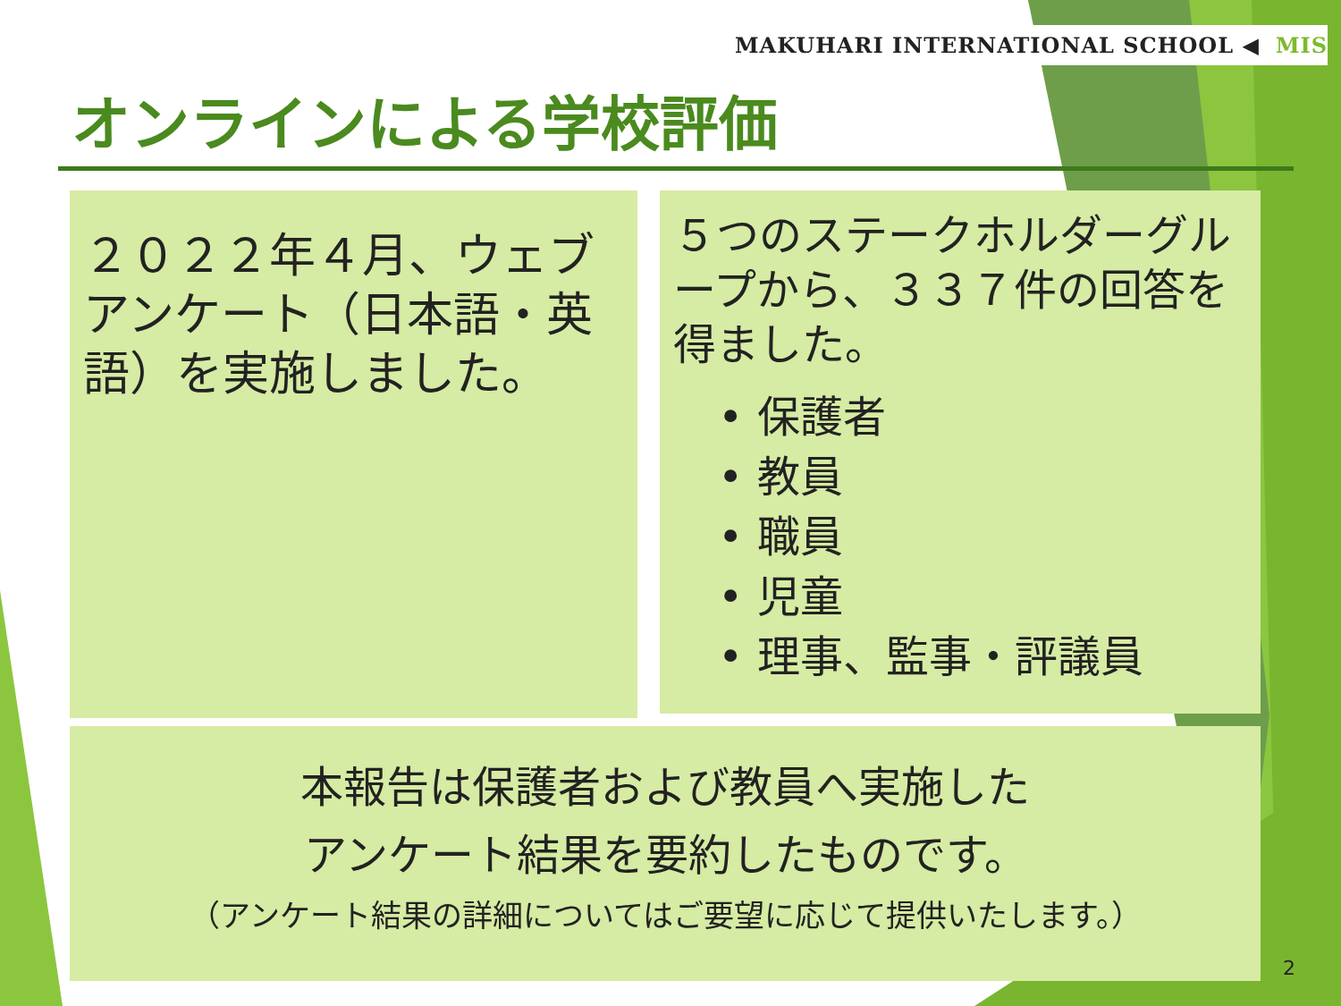MAKUHARI INTERNATIONAL SCHOOL ◀ MIS
オンラインによる学校評価
２０２２年４月、ウェブアンケート（日本語・英語）を実施しました。
５つのステークホルダーグループから、３３７件の回答を得ました。
• 保護者
• 教員
• 職員
• 児童
• 理事、監事・評議員
本報告は保護者および教員へ実施した
アンケート結果を要約したものです。
（アンケート結果の詳細についてはご要望に応じて提供いたします。）
2